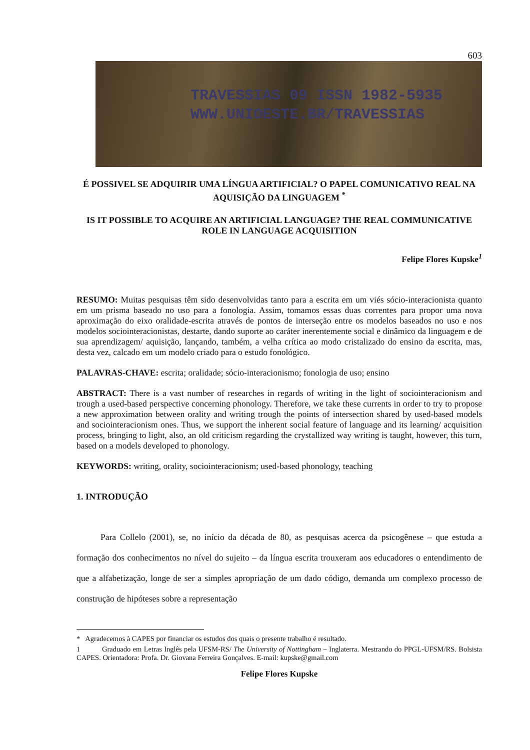603
TRAVESSIAS 09 ISSN 1982-5935
WWW.UNIOESTE.BR/TRAVESSIAS
É POSSIVEL SE ADQUIRIR UMA LÍNGUA ARTIFICIAL? O PAPEL COMUNICATIVO REAL NA AQUISIÇÃO DA LINGUAGEM <sup>*</sup>
IS IT POSSIBLE TO ACQUIRE AN ARTIFICIAL LANGUAGE? THE REAL COMMUNICATIVE ROLE IN LANGUAGE ACQUISITION
Felipe Flores Kupske<sup>1</sup>
RESUMO: Muitas pesquisas têm sido desenvolvidas tanto para a escrita em um viés sócio-interacionista quanto em um prisma baseado no uso para a fonologia. Assim, tomamos essas duas correntes para propor uma nova aproximação do eixo oralidade-escrita através de pontos de interseção entre os modelos baseados no uso e nos modelos sociointeracionistas, destarte, dando suporte ao caráter inerentemente social e dinâmico da linguagem e de sua aprendizagem/ aquisição, lançando, também, a velha crítica ao modo cristalizado do ensino da escrita, mas, desta vez, calcado em um modelo criado para o estudo fonológico.
PALAVRAS-CHAVE: escrita; oralidade; sócio-interacionismo; fonologia de uso; ensino
ABSTRACT: There is a vast number of researches in regards of writing in the light of sociointeracionism and trough a used-based perspective concerning phonology. Therefore, we take these currents in order to try to propose a new approximation between orality and writing trough the points of intersection shared by used-based models and sociointeracionism ones. Thus, we support the inherent social feature of language and its learning/ acquisition process, bringing to light, also, an old criticism regarding the crystallized way writing is taught, however, this turn, based on a models developed to phonology.
KEYWORDS: writing, orality, sociointeracionism; used-based phonology, teaching
1. INTRODUÇÃO
Para Collelo (2001), se, no início da década de 80, as pesquisas acerca da psicogênese – que estuda a formação dos conhecimentos no nível do sujeito – da língua escrita trouxeram aos educadores o entendimento de que a alfabetização, longe de ser a simples apropriação de um dado código, demanda um complexo processo de construção de hipóteses sobre a representação
* Agradecemos à CAPES por financiar os estudos dos quais o presente trabalho é resultado.
1 Graduado em Letras Inglês pela UFSM-RS/ The University of Nottingham – Inglaterra. Mestrando do PPGL-UFSM/RS. Bolsista CAPES. Orientadora: Profa. Dr. Giovana Ferreira Gonçalves. E-mail: kupske@gmail.com
Felipe Flores Kupske